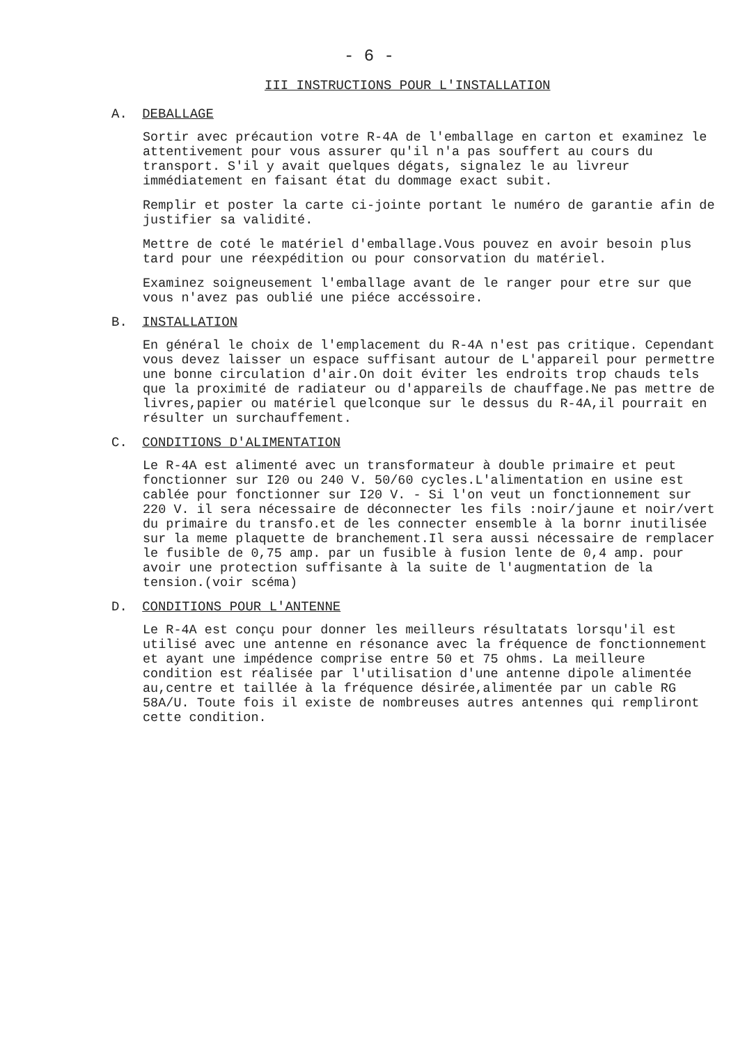- 6 -
III INSTRUCTIONS POUR L'INSTALLATION
A. DEBALLAGE
Sortir avec précaution votre R-4A de l'emballage en carton et examinez le attentivement pour vous assurer qu'il n'a pas souffert au cours du transport. S'il y avait quelques dégats, signalez le au livreur immédiatement en faisant état du dommage exact subit.
Remplir et poster la carte ci-jointe portant le numéro de garantie afin de justifier sa validité.
Mettre de coté le matériel d'emballage.Vous pouvez en avoir besoin plus tard pour une réexpédition ou pour consorvation du matériel.
Examinez soigneusement l'emballage avant de le ranger pour etre sur que vous n'avez pas oublié une piéce accéssoire.
B. INSTALLATION
En général le choix de l'emplacement du R-4A n'est pas critique. Cependant vous devez laisser un espace suffisant autour de L'appareil pour permettre une bonne circulation d'air.On doit éviter les endroits trop chauds tels que la proximité de radiateur ou d'appareils de chauffage.Ne pas mettre de livres,papier ou matériel quelconque sur le dessus du R-4A,il pourrait en résulter un surchauffement.
C. CONDITIONS D'ALIMENTATION
Le R-4A est alimenté avec un transformateur à double primaire et peut fonctionner sur I20 ou 240 V. 50/60 cycles.L'alimentation en usine est cablée pour fonctionner sur I20 V. - Si l'on veut un fonctionnement sur 220 V. il sera nécessaire de déconnecter les fils :noir/jaune et noir/vert du primaire du transfo.et de les connecter ensemble à la bornr inutilisée sur la meme plaquette de branchement.Il sera aussi nécessaire de remplacer le fusible de 0,75 amp. par un fusible à fusion lente de 0,4 amp. pour avoir une protection suffisante à la suite de l'augmentation de la tension.(voir scéma)
D. CONDITIONS POUR L'ANTENNE
Le R-4A est conçu pour donner les meilleurs résultatats lorsqu'il est utilisé avec une antenne en résonance avec la fréquence de fonctionnement et ayant une impédence comprise entre 50 et 75 ohms. La meilleure condition est réalisée par l'utilisation d'une antenne dipole alimentée au,centre et taillée à la fréquence désirée,alimentée par un cable RG 58A/U. Toute fois il existe de nombreuses autres antennes qui rempliront cette condition.